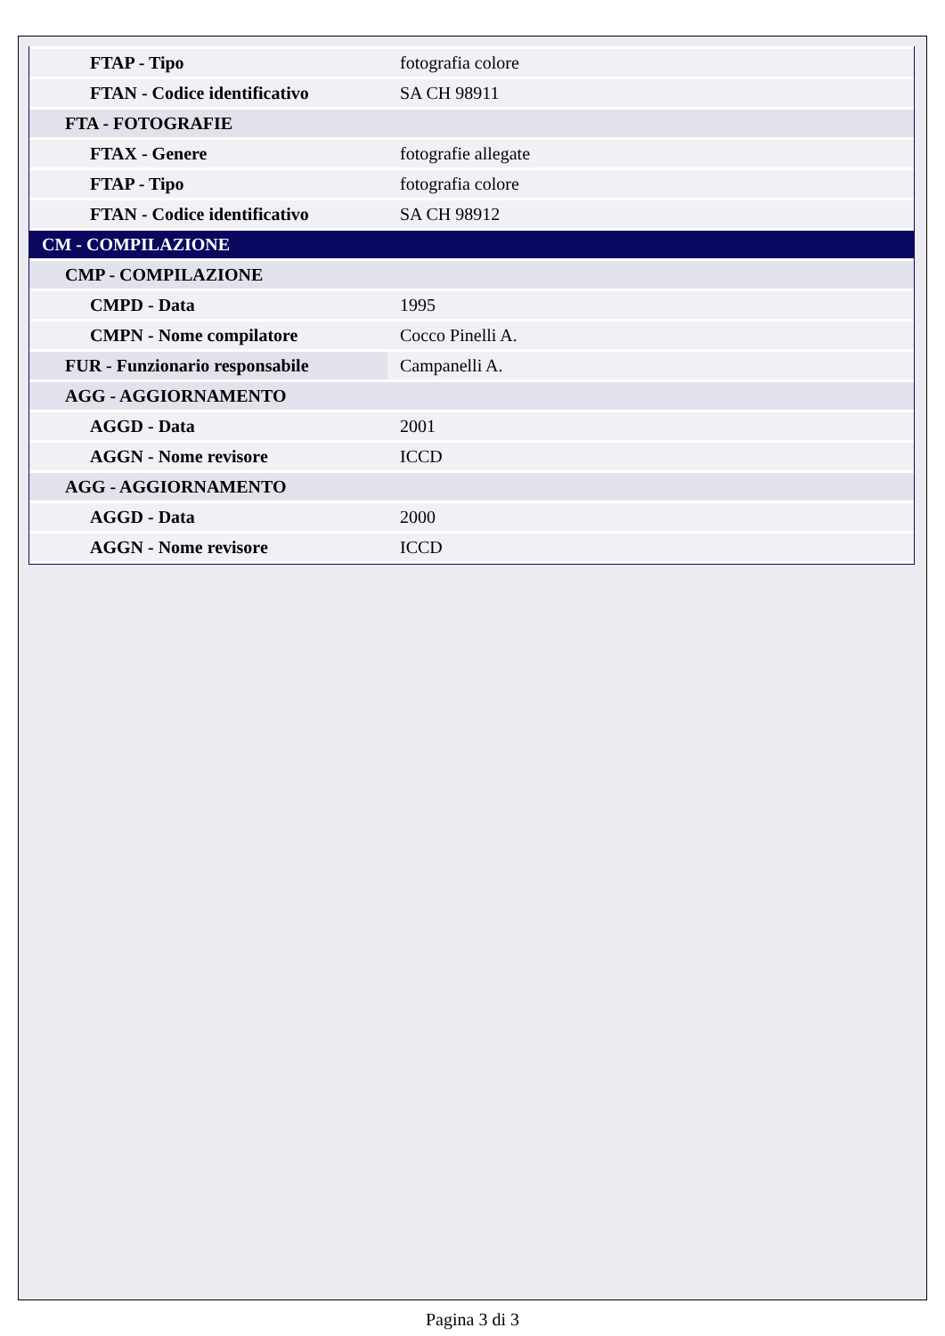| FTAP - Tipo | fotografia colore |
| FTAN - Codice identificativo | SA CH 98911 |
| FTA - FOTOGRAFIE | |
| FTAX - Genere | fotografie allegate |
| FTAP - Tipo | fotografia colore |
| FTAN - Codice identificativo | SA CH 98912 |
| CM - COMPILAZIONE | |
| CMP - COMPILAZIONE | |
| CMPD - Data | 1995 |
| CMPN - Nome compilatore | Cocco Pinelli A. |
| FUR - Funzionario responsabile | Campanelli A. |
| AGG - AGGIORNAMENTO | |
| AGGD - Data | 2001 |
| AGGN - Nome revisore | ICCD |
| AGG - AGGIORNAMENTO | |
| AGGD - Data | 2000 |
| AGGN - Nome revisore | ICCD |
Pagina 3 di 3